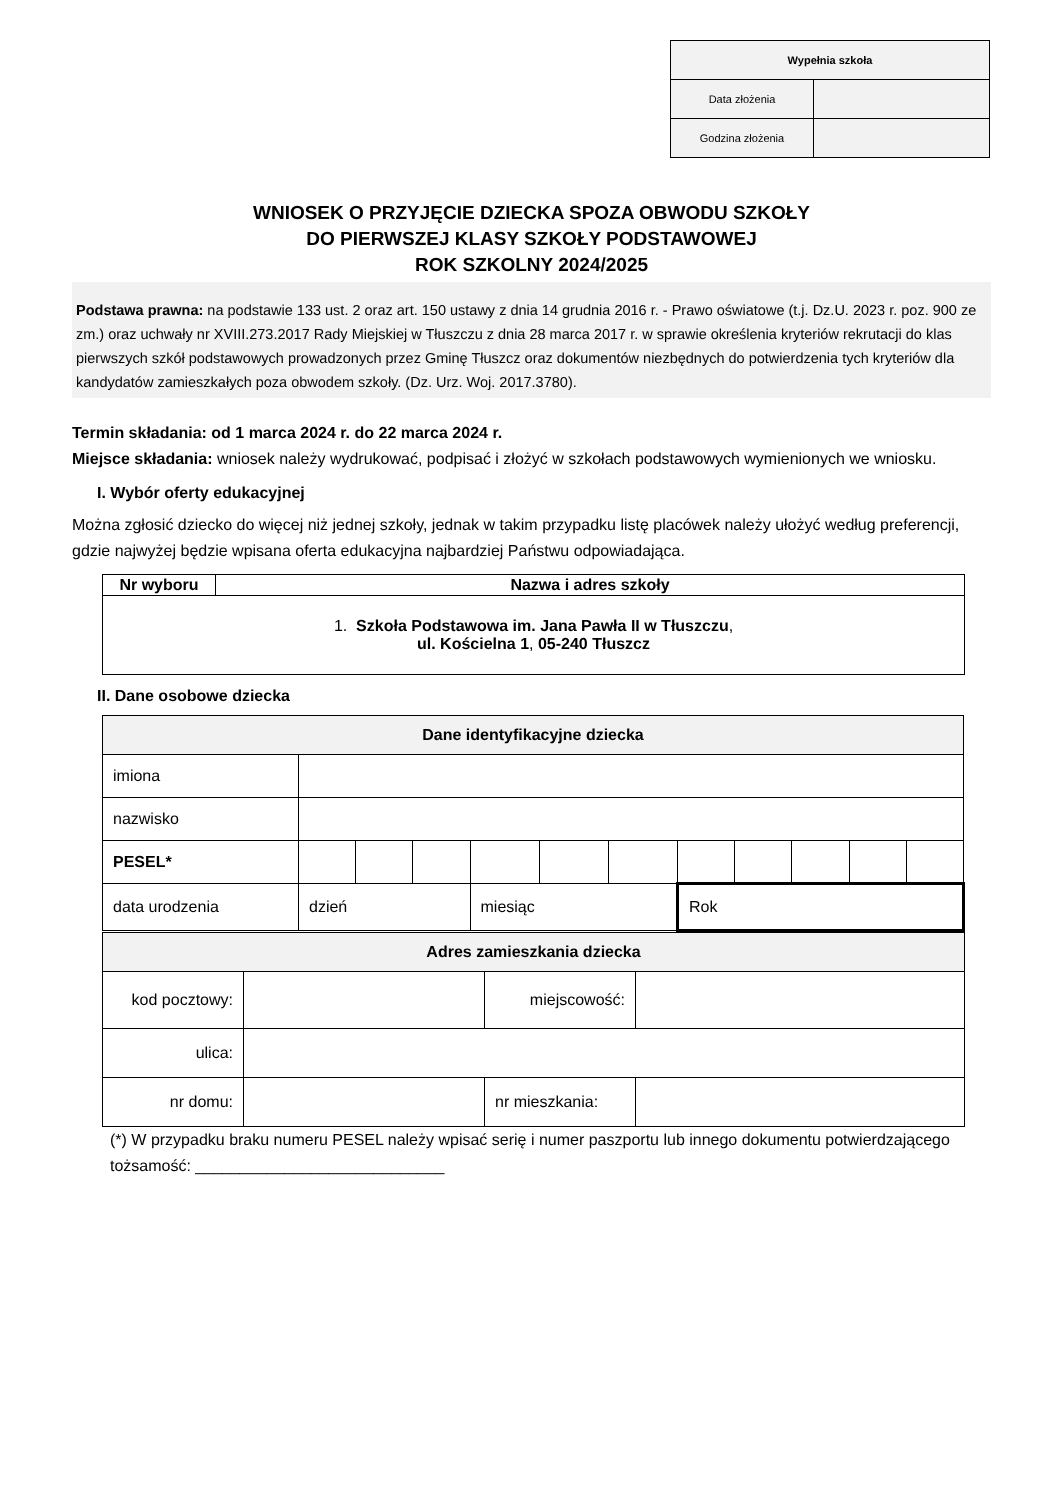| Wypełnia szkoła | |
| --- | --- |
| Data złożenia | |
| Godzina złożenia | |
WNIOSEK O PRZYJĘCIE DZIECKA SPOZA OBWODU SZKOŁY
DO PIERWSZEJ KLASY SZKOŁY PODSTAWOWEJ
ROK SZKOLNY 2024/2025
Podstawa prawna: na podstawie 133 ust. 2 oraz art. 150 ustawy z dnia 14 grudnia 2016 r. - Prawo oświatowe (t.j. Dz.U. 2023 r. poz. 900 ze zm.) oraz uchwały nr XVIII.273.2017 Rady Miejskiej w Tłuszczu z dnia 28 marca 2017 r. w sprawie określenia kryteriów rekrutacji do klas pierwszych szkół podstawowych prowadzonych przez Gminę Tłuszcz oraz dokumentów niezbędnych do potwierdzenia tych kryteriów dla kandydatów zamieszkałych poza obwodem szkoły. (Dz. Urz. Woj. 2017.3780).
Termin składania: od 1 marca 2024 r. do 22 marca 2024 r.
Miejsce składania: wniosek należy wydrukować, podpisać i złożyć w szkołach podstawowych wymienionych we wniosku.
I. Wybór oferty edukacyjnej
Można zgłosić dziecko do więcej niż jednej szkoły, jednak w takim przypadku listę placówek należy ułożyć według preferencji, gdzie najwyżej będzie wpisana oferta edukacyjna najbardziej Państwu odpowiadająca.
| Nr wyboru | Nazwa i adres szkoły |
| --- | --- |
| 1. Szkoła Podstawowa im. Jana Pawła II w Tłuszczu , ul. Kościelna 1 , 05-240 Tłuszcz | |
II. Dane osobowe dziecka
| Dane identyfikacyjne dziecka | | | | | | | | | | | |
| imiona | | | | | | | | | | | |
| nazwisko | | | | | | | | | | | |
| PESEL* | | | | | | | | | | | |
| data urodzenia | dzień | | | miesiąc | | | Rok | | | | |
| Adres zamieszkania dziecka | | | |
| kod pocztowy: | | miejscowość: | |
| ulica: | | | |
| nr domu: | | nr mieszkania: | |
(*) W przypadku braku numeru PESEL należy wpisać serię i numer paszportu lub innego dokumentu potwierdzającego tożsamość: ____________________________